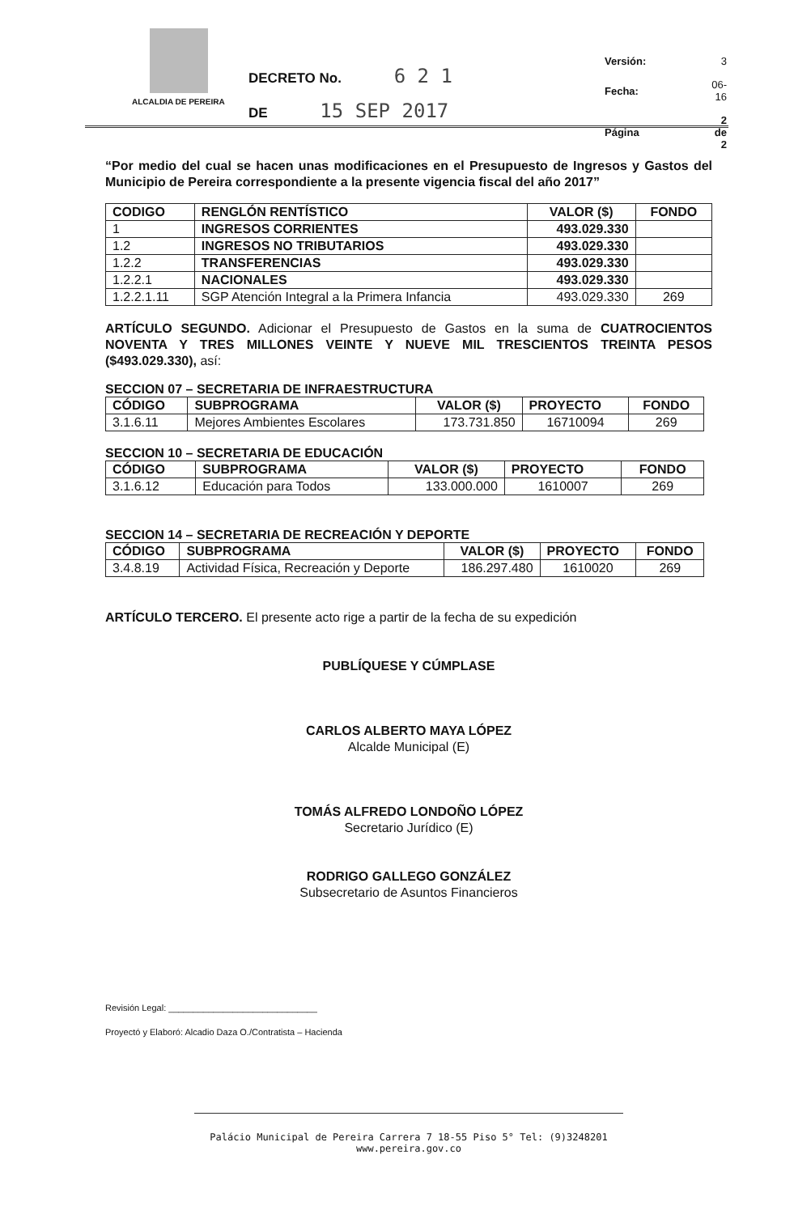ALCALDIA DE PEREIRA
DECRETO No. 6 2 1
DE 15 SEP 2017
| Versión: | 3 |
| Fecha: | 06-16 |
| Página | 2 de 2 |
“Por medio del cual se hacen unas modificaciones en el Presupuesto de Ingresos y Gastos del Municipio de Pereira correspondiente a la presente vigencia fiscal del año 2017”
| CODIGO | RENGLÓN RENTÍSTICO | VALOR ($) | FONDO |
| --- | --- | --- | --- |
| 1 | INGRESOS CORRIENTES | 493.029.330 | |
| 1.2 | INGRESOS NO TRIBUTARIOS | 493.029.330 | |
| 1.2.2 | TRANSFERENCIAS | 493.029.330 | |
| 1.2.2.1 | NACIONALES | 493.029.330 | |
| 1.2.2.1.11 | SGP Atención Integral a la Primera Infancia | 493.029.330 | 269 |
ARTÍCULO SEGUNDO. Adicionar el Presupuesto de Gastos en la suma de CUATROCIENTOS NOVENTA Y TRES MILLONES VEINTE Y NUEVE MIL TRESCIENTOS TREINTA PESOS ($493.029.330), así:
SECCION 07 – SECRETARIA DE INFRAESTRUCTURA
| CÓDIGO | SUBPROGRAMA | VALOR ($) | PROYECTO | FONDO |
| --- | --- | --- | --- | --- |
| 3.1.6.11 | Mejores Ambientes Escolares | 173.731.850 | 16710094 | 269 |
SECCION 10 – SECRETARIA DE EDUCACIÓN
| CÓDIGO | SUBPROGRAMA | VALOR ($) | PROYECTO | FONDO |
| --- | --- | --- | --- | --- |
| 3.1.6.12 | Educación para Todos | 133.000.000 | 1610007 | 269 |
SECCION 14 – SECRETARIA DE RECREACIÓN Y DEPORTE
| CÓDIGO | SUBPROGRAMA | VALOR ($) | PROYECTO | FONDO |
| --- | --- | --- | --- | --- |
| 3.4.8.19 | Actividad Física, Recreación y Deporte | 186.297.480 | 1610020 | 269 |
ARTÍCULO TERCERO. El presente acto rige a partir de la fecha de su expedición
PUBLÍQUESE Y CÚMPLASE
CARLOS ALBERTO MAYA LÓPEZ
Alcalde Municipal (E)
TOMÁS ALFREDO LONDOÑO LÓPEZ
Secretario Jurídico (E)
RODRIGO GALLEGO GONZÁLEZ
Subsecretario de Asuntos Financieros
Revisión Legal: ______________________________
Proyectó y Elaboró: Alcadio Daza O./Contratista – Hacienda
Palácio Municipal de Pereira Carrera 7 18-55 Piso 5° Tel: (9)3248201 www.pereira.gov.co